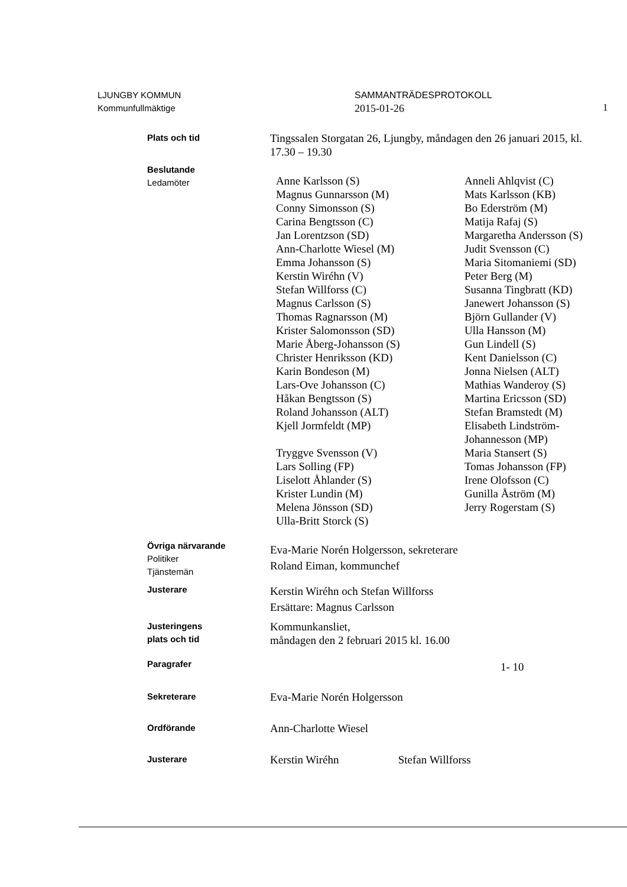LJUNGBY KOMMUN
Kommunfullmäktige
SAMMANTRÄDESPROTOKOLL
2015-01-26
1
Plats och tid
Tingssalen Storgatan 26, Ljungby, måndagen den 26 januari 2015, kl. 17.30 – 19.30
Beslutande
Ledamöter
Anne Karlsson (S)
Magnus Gunnarsson (M)
Conny Simonsson (S)
Carina Bengtsson (C)
Jan Lorentzson (SD)
Ann-Charlotte Wiesel (M)
Emma Johansson (S)
Kerstin Wiréhn (V)
Stefan Willforss (C)
Magnus Carlsson (S)
Thomas Ragnarsson (M)
Krister Salomonsson (SD)
Marie Åberg-Johansson (S)
Christer Henriksson (KD)
Karin Bondeson (M)
Lars-Ove Johansson (C)
Håkan Bengtsson (S)
Roland Johansson (ALT)
Kjell Jormfeldt (MP)
Tryggve Svensson (V)
Lars Solling (FP)
Liselott Åhlander (S)
Krister Lundin (M)
Melena Jönsson (SD)
Ulla-Britt Storck (S)
Anneli Ahlqvist (C)
Mats Karlsson (KB)
Bo Ederström (M)
Matija Rafaj (S)
Margaretha Andersson (S)
Judit Svensson (C)
Maria Sitomaniemi (SD)
Peter Berg (M)
Susanna Tingbratt (KD)
Janewert Johansson (S)
Björn Gullander (V)
Ulla Hansson (M)
Gun Lindell (S)
Kent Danielsson (C)
Jonna Nielsen (ALT)
Mathias Wanderoy (S)
Martina Ericsson (SD)
Stefan Bramstedt (M)
Elisabeth Lindström-
Johannesson (MP)
Maria Stansert (S)
Tomas Johansson (FP)
Irene Olofsson (C)
Gunilla Åström (M)
Jerry Rogerstam (S)
Övriga närvarande
Politiker
Tjänstemän
Eva-Marie Norén Holgersson, sekreterare
Roland Eiman, kommunchef
Justerare
Kerstin Wiréhn och Stefan Willforss
Ersättare: Magnus Carlsson
Justeringens
plats och tid
Kommunkansliet,
måndagen den 2 februari 2015 kl. 16.00
Paragrafer
1- 10
Sekreterare
Eva-Marie Norén Holgersson
Ordförande
Ann-Charlotte Wiesel
Justerare
Kerstin Wiréhn Stefan Willforss